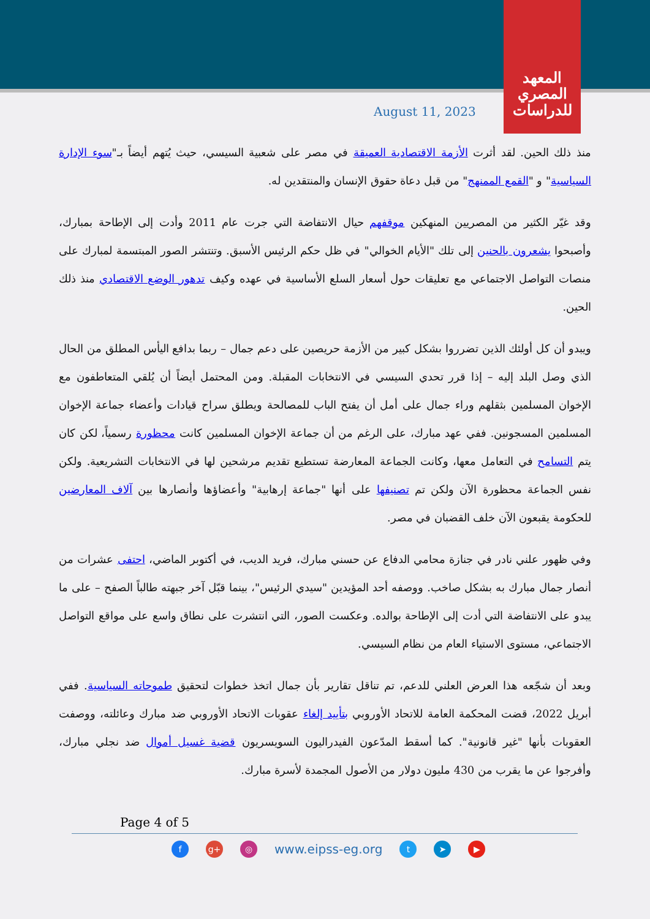المعهد
المصري
للدراسات
August 11, 2023
منذ ذلك الحين. لقد أثرت الأزمة الاقتصادية العميقة في مصر على شعبية السيسي، حيث يُتهم أيضاً بـ"سوء الإدارة السياسية" و "القمع الممنهج" من قبل دعاة حقوق الإنسان والمنتقدين له.
وقد غيّر الكثير من المصريين المنهكين موقفهم حيال الانتفاضة التي جرت عام 2011 وأدت إلى الإطاحة بمبارك، وأصبحوا يشعرون بالحنين إلى تلك "الأيام الخوالي" في ظل حكم الرئيس الأسبق. وتنتشر الصور المبتسمة لمبارك على منصات التواصل الاجتماعي مع تعليقات حول أسعار السلع الأساسية في عهده وكيف تدهور الوضع الاقتصادي منذ ذلك الحين.
ويبدو أن كل أولئك الذين تضرروا بشكل كبير من الأزمة حريصين على دعم جمال – ربما بدافع اليأس المطلق من الحال الذي وصل البلد إليه – إذا قرر تحدي السيسي في الانتخابات المقبلة. ومن المحتمل أيضاً أن يُلقي المتعاطفون مع الإخوان المسلمين بثقلهم وراء جمال على أمل أن يفتح الباب للمصالحة ويطلق سراح قيادات وأعضاء جماعة الإخوان المسلمين المسجونين. ففي عهد مبارك، على الرغم من أن جماعة الإخوان المسلمين كانت محظورة رسمياً، لكن كان يتم التسامح في التعامل معها، وكانت الجماعة المعارضة تستطيع تقديم مرشحين لها في الانتخابات التشريعية. ولكن نفس الجماعة محظورة الآن ولكن تم تصنيفها على أنها "جماعة إرهابية" وأعضاؤها وأنصارها بين آلاف المعارضين للحكومة يقبعون الآن خلف القضبان في مصر.
وفي ظهور علني نادر في جنازة محامي الدفاع عن حسني مبارك، فريد الديب، في أكتوبر الماضي، احتفى عشرات من أنصار جمال مبارك به بشكل صاخب. ووصفه أحد المؤيدين "سيدي الرئيس"، بينما قبّل آخر جبهته طالباً الصفح – على ما يبدو على الانتفاضة التي أدت إلى الإطاحة بوالده. وعكست الصور، التي انتشرت على نطاق واسع على مواقع التواصل الاجتماعي، مستوى الاستياء العام من نظام السيسي.
وبعد أن شجّعه هذا العرض العلني للدعم، تم تناقل تقارير بأن جمال اتخذ خطوات لتحقيق طموحاته السياسية. ففي أبريل 2022، قضت المحكمة العامة للاتحاد الأوروبي بتأييد إلغاء عقوبات الاتحاد الأوروبي ضد مبارك وعائلته، ووصفت العقوبات بأنها "غير قانونية". كما أسقط المدّعون الفيدراليون السويسريون قضية غسيل أموال ضد نجلي مبارك، وأفرجوا عن ما يقرب من 430 مليون دولار من الأصول المجمدة لأسرة مبارك.
Page 4 of 5
f g+ ◎
www.eipss-eg.org
t ➤ ▶